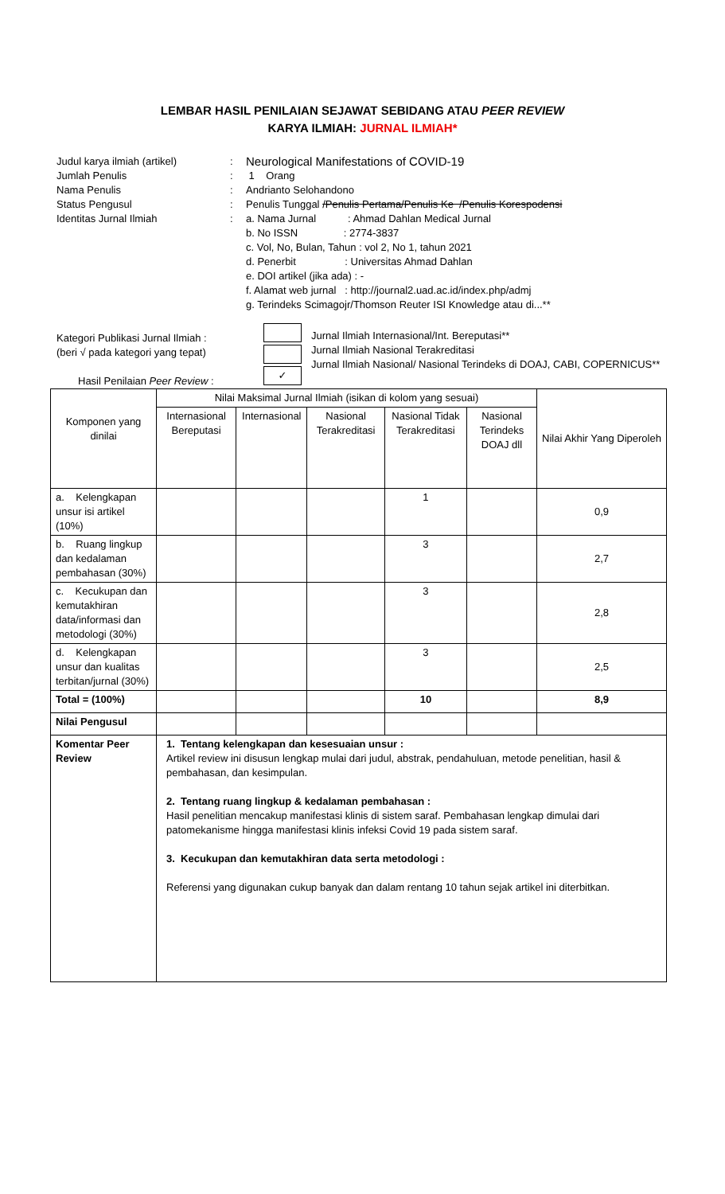LEMBAR HASIL PENILAIAN SEJAWAT SEBIDANG ATAU PEER REVIEW
KARYA ILMIAH: JURNAL ILMIAH*
Judul karya ilmiah (artikel)
:
Neurological Manifestations of COVID-19
Jumlah Penulis : 1 Orang
Nama Penulis : Andrianto Selohandono
Status Pengusul : Penulis Tunggal /Penulis Pertama/Penulis Ke /Penulis Korespodensi
Identitas Jurnal Ilmiah : a. Nama Jurnal : Ahmad Dahlan Medical Jurnal
b. No ISSN : 2774-3837
c. Vol, No, Bulan, Tahun : vol 2, No 1, tahun 2021
d. Penerbit : Universitas Ahmad Dahlan
e. DOI artikel (jika ada) : -
f. Alamat web jurnal : http://journal2.uad.ac.id/index.php/admj
g. Terindeks Scimagojr/Thomson Reuter ISI Knowledge atau di...**
Kategori Publikasi Jurnal Ilmiah :
(beri √ pada kategori yang tepat)
Hasil Penilaian Peer Review :
✓
Jurnal Ilmiah Internasional/Int. Bereputasi**
Jurnal Ilmiah Nasional Terakreditasi
Jurnal Ilmiah Nasional/ Nasional Terindeks di DOAJ, CABI, COPERNICUS**
| Komponen yang dinilai | Nilai Maksimal Jurnal Ilmiah (isikan di kolom yang sesuai) | | | | | Nilai Akhir Yang Diperoleh |
| --- | --- | --- | --- | --- | --- | --- |
| | Internasional Bereputasi | Internasional | Nasional Terakreditasi | Nasional Tidak Terakreditasi | Nasional Terindeks DOAJ dll | |
| a. Kelengkapan unsur isi artikel (10%) | | | | 1 | | 0,9 |
| b. Ruang lingkup dan kedalaman pembahasan (30%) | | | | 3 | | 2,7 |
| c. Kecukupan dan kemutakhiran data/informasi dan metodologi (30%) | | | | 3 | | 2,8 |
| d. Kelengkapan unsur dan kualitas terbitan/jurnal (30%) | | | | 3 | | 2,5 |
| Total = (100%) | | | | 10 | | 8,9 |
| Nilai Pengusul | | | | | | |
| Komentar Peer Review | 1. Tentang kelengkapan dan kesesuaian unsur : Artikel review ini disusun lengkap mulai dari judul, abstrak, pendahuluan, metode penelitian, hasil & pembahasan, dan kesimpulan. 2. Tentang ruang lingkup & kedalaman pembahasan : Hasil penelitian mencakup manifestasi klinis di sistem saraf. Pembahasan lengkap dimulai dari patomekanisme hingga manifestasi klinis infeksi Covid 19 pada sistem saraf. 3. Kecukupan dan kemutakhiran data serta metodologi : Referensi yang digunakan cukup banyak dan dalam rentang 10 tahun sejak artikel ini diterbitkan. | | | | | |